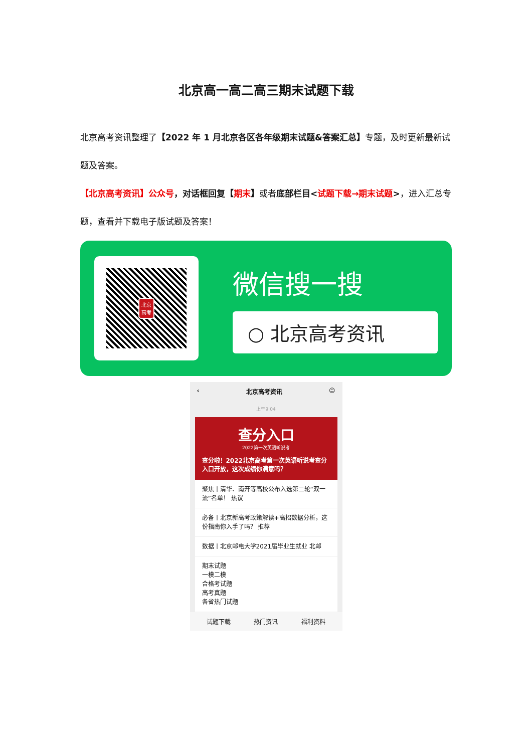北京高一高二高三期末试题下载
北京高考资讯整理了【2022 年 1 月北京各区各年级期末试题&答案汇总】专题，及时更新最新试题及答案。
【北京高考资讯】公众号，对话框回复【期末】或者底部栏目<试题下载→期末试题>，进入汇总专题，查看并下载电子版试题及答案！
北京
高考
微信搜一搜
○ 北京高考资讯
‹ 北京高考资讯 ☺
上午9:04
查分入口
2022第一次英语听说考
查分啦！2022北京高考第一次英语听说考查分入口开放，这次成绩你满意吗？
聚焦丨清华、南开等高校公布入选第二轮“双一流”名单！ 热议
必备丨北京新高考政策解读+高招数据分析，这份指南你入手了吗？ 推荐
数据丨北京邮电大学2021届毕业生就业 北邮
期末试题
一模二模
合格考试题
高考真题
各省热门试题
试题下载 热门资讯 福利资料